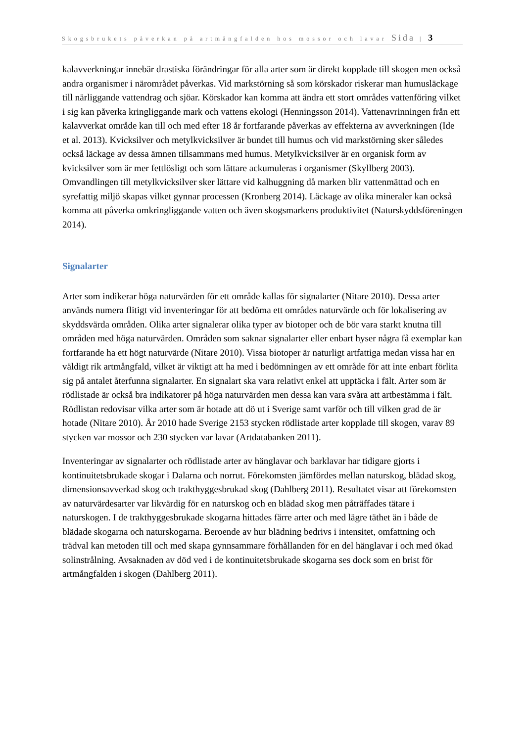Skogsbrukets påverkan på artmångfalden hos mossor och lavar Sida | 3
kalavverkningar innebär drastiska förändringar för alla arter som är direkt kopplade till skogen men också andra organismer i närområdet påverkas. Vid markstörning så som körskador riskerar man humusläckage till närliggande vattendrag och sjöar. Körskador kan komma att ändra ett stort områdes vattenföring vilket i sig kan påverka kringliggande mark och vattens ekologi (Henningsson 2014). Vattenavrinningen från ett kalavverkat område kan till och med efter 18 år fortfarande påverkas av effekterna av avverkningen (Ide et al. 2013). Kvicksilver och metylkvicksilver är bundet till humus och vid markstörning sker således också läckage av dessa ämnen tillsammans med humus. Metylkvicksilver är en organisk form av kvicksilver som är mer fettlösligt och som lättare ackumuleras i organismer (Skyllberg 2003). Omvandlingen till metylkvicksilver sker lättare vid kalhuggning då marken blir vattenmättad och en syrefattig miljö skapas vilket gynnar processen (Kronberg 2014). Läckage av olika mineraler kan också komma att påverka omkringliggande vatten och även skogsmarkens produktivitet (Naturskyddsföreningen 2014).
Signalarter
Arter som indikerar höga naturvärden för ett område kallas för signalarter (Nitare 2010). Dessa arter används numera flitigt vid inventeringar för att bedöma ett områdes naturvärde och för lokalisering av skyddsvärda områden. Olika arter signalerar olika typer av biotoper och de bör vara starkt knutna till områden med höga naturvärden. Områden som saknar signalarter eller enbart hyser några få exemplar kan fortfarande ha ett högt naturvärde (Nitare 2010). Vissa biotoper är naturligt artfattiga medan vissa har en väldigt rik artmångfald, vilket är viktigt att ha med i bedömningen av ett område för att inte enbart förlita sig på antalet återfunna signalarter. En signalart ska vara relativt enkel att upptäcka i fält. Arter som är rödlistade är också bra indikatorer på höga naturvärden men dessa kan vara svåra att artbestämma i fält. Rödlistan redovisar vilka arter som är hotade att dö ut i Sverige samt varför och till vilken grad de är hotade (Nitare 2010). År 2010 hade Sverige 2153 stycken rödlistade arter kopplade till skogen, varav 89 stycken var mossor och 230 stycken var lavar (Artdatabanken 2011).
Inventeringar av signalarter och rödlistade arter av hänglavar och barklavar har tidigare gjorts i kontinuitetsbrukade skogar i Dalarna och norrut. Förekomsten jämfördes mellan naturskog, blädad skog, dimensionsavverkad skog och trakthyggesbrukad skog (Dahlberg 2011). Resultatet visar att förekomsten av naturvärdesarter var likvärdig för en naturskog och en blädad skog men påträffades tätare i naturskogen. I de trakthyggesbrukade skogarna hittades färre arter och med lägre täthet än i både de blädade skogarna och naturskogarna. Beroende av hur blädning bedrivs i intensitet, omfattning och trädval kan metoden till och med skapa gynnsammare förhållanden för en del hänglavar i och med ökad solinstrålning. Avsaknaden av död ved i de kontinuitetsbrukade skogarna ses dock som en brist för artmångfalden i skogen (Dahlberg 2011).